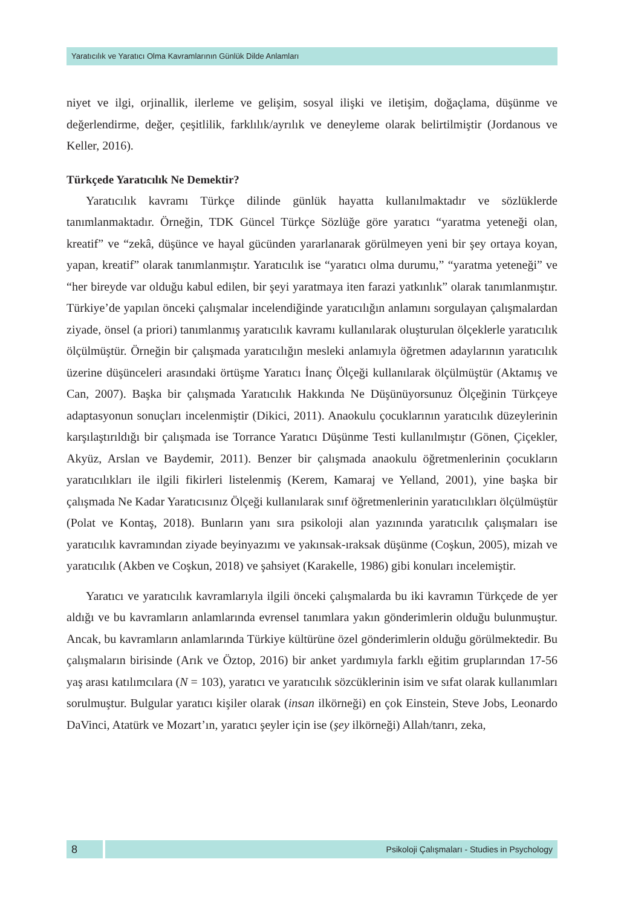Yaratıcılık ve Yaratıcı Olma Kavramlarının Günlük Dilde Anlamları
niyet ve ilgi, orjinallik, ilerleme ve gelişim, sosyal ilişki ve iletişim, doğaçlama, düşünme ve değerlendirme, değer, çeşitlilik, farklılık/ayrılık ve deneyleme olarak belirtilmiştir (Jordanous ve Keller, 2016).
Türkçede Yaratıcılık Ne Demektir?
Yaratıcılık kavramı Türkçe dilinde günlük hayatta kullanılmaktadır ve sözlüklerde tanımlanmaktadır. Örneğin, TDK Güncel Türkçe Sözlüğe göre yaratıcı “yaratma yeteneği olan, kreatif” ve “zekâ, düşünce ve hayal gücünden yararlanarak görülmeyen yeni bir şey ortaya koyan, yapan, kreatif” olarak tanımlanmıştır. Yaratıcılık ise “yaratıcı olma durumu,” “yaratma yeteneği” ve “her bireyde var olduğu kabul edilen, bir şeyi yaratmaya iten farazi yatkınlık” olarak tanımlanmıştır. Türkiye’de yapılan önceki çalışmalar incelendiğinde yaratıcılığın anlamını sorgulayan çalışmalardan ziyade, önsel (a priori) tanımlanmış yaratıcılık kavramı kullanılarak oluşturulan ölçeklerle yaratıcılık ölçülmüştür. Örneğin bir çalışmada yaratıcılığın mesleki anlamıyla öğretmen adaylarının yaratıcılık üzerine düşünceleri arasındaki örtüşme Yaratıcı İnanç Ölçeği kullanılarak ölçülmüştür (Aktamış ve Can, 2007). Başka bir çalışmada Yaratıcılık Hakkında Ne Düşünüyorsunuz Ölçeğinin Türkçeye adaptasyonun sonuçları incelenmiştir (Dikici, 2011). Anaokulu çocuklarının yaratıcılık düzeylerinin karşılaştırıldığı bir çalışmada ise Torrance Yaratıcı Düşünme Testi kullanılmıştır (Gönen, Çiçekler, Akyüz, Arslan ve Baydemir, 2011). Benzer bir çalışmada anaokulu öğretmenlerinin çocukların yaratıcılıkları ile ilgili fikirleri listelenmiş (Kerem, Kamaraj ve Yelland, 2001), yine başka bir çalışmada Ne Kadar Yaratıcısınız Ölçeği kullanılarak sınıf öğretmenlerinin yaratıcılıkları ölçülmüştür (Polat ve Kontaş, 2018). Bunların yanı sıra psikoloji alan yazınında yaratıcılık çalışmaları ise yaratıcılık kavramından ziyade beyinyazımı ve yakınsak-ıraksak düşünme (Coşkun, 2005), mizah ve yaratıcılık (Akben ve Coşkun, 2018) ve şahsiyet (Karakelle, 1986) gibi konuları incelemiştir.
Yaratıcı ve yaratıcılık kavramlarıyla ilgili önceki çalışmalarda bu iki kavramın Türkçede de yer aldığı ve bu kavramların anlamlarında evrensel tanımlara yakın gönderimlerin olduğu bulunmuştur. Ancak, bu kavramların anlamlarında Türkiye kültürüne özel gönderimlerin olduğu görülmektedir. Bu çalışmaların birisinde (Arık ve Öztop, 2016) bir anket yardımıyla farklı eğitim gruplarından 17-56 yaş arası katılımcılara (N = 103), yaratıcı ve yaratıcılık sözcüklerinin isim ve sıfat olarak kullanımları sorulmuştur. Bulgular yaratıcı kişiler olarak (insan ilkörneği) en çok Einstein, Steve Jobs, Leonardo DaVinci, Atatürk ve Mozart’ın, yaratıcı şeyler için ise (şey ilkörneği) Allah/tanrı, zeka,
8
Psikoloji Çalışmaları - Studies in Psychology